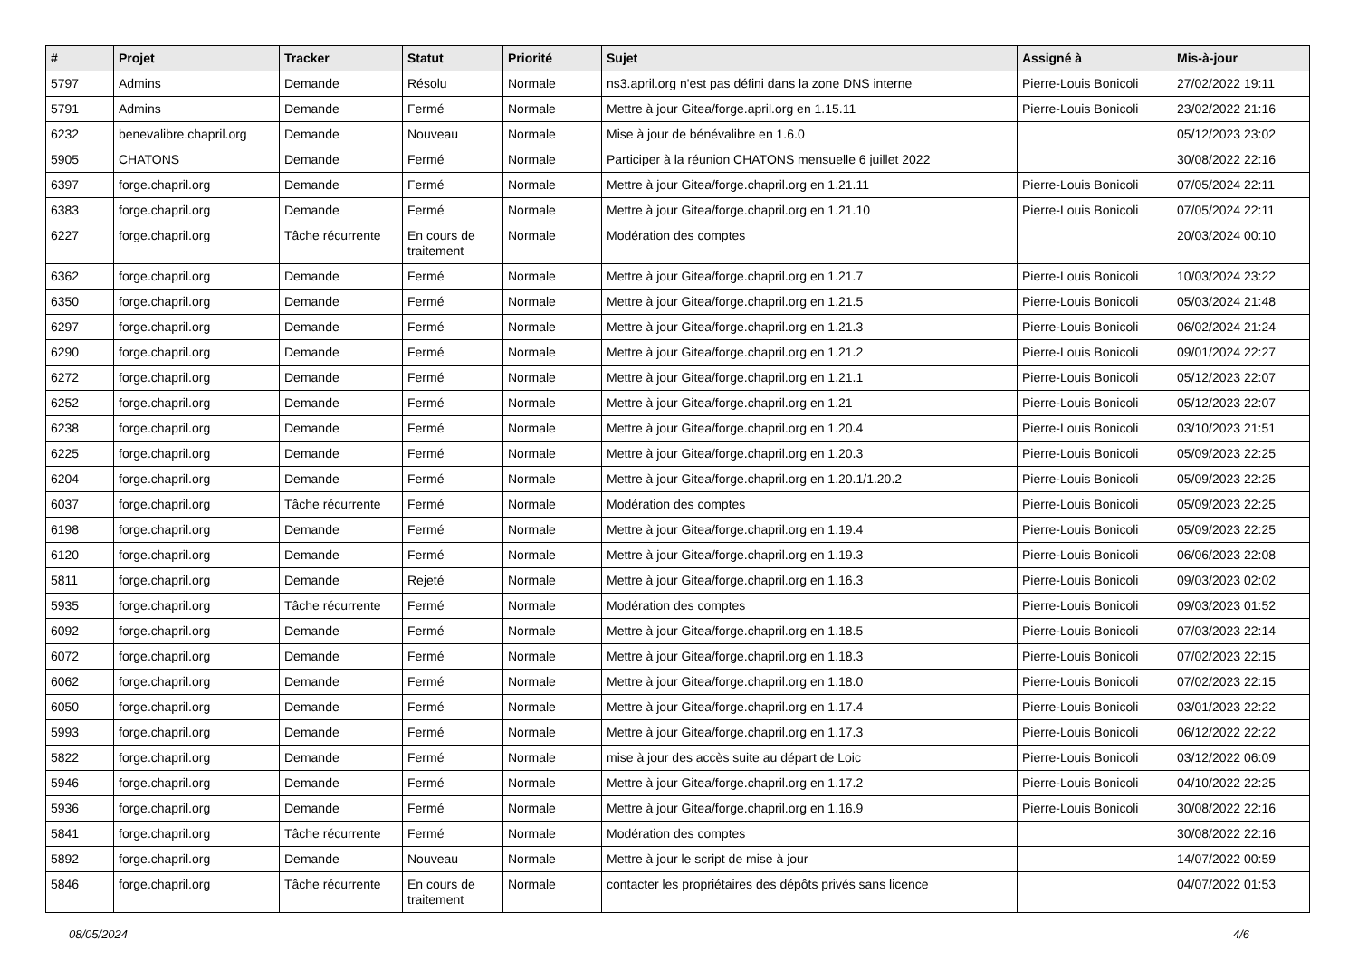| # | Projet | Tracker | Statut | Priorité | Sujet | Assigné à | Mis-à-jour |
| --- | --- | --- | --- | --- | --- | --- | --- |
| 5797 | Admins | Demande | Résolu | Normale | ns3.april.org n'est pas défini dans la zone DNS interne | Pierre-Louis Bonicoli | 27/02/2022 19:11 |
| 5791 | Admins | Demande | Fermé | Normale | Mettre à jour Gitea/forge.april.org en 1.15.11 | Pierre-Louis Bonicoli | 23/02/2022 21:16 |
| 6232 | benevalibre.chapril.org | Demande | Nouveau | Normale | Mise à jour de bénévalibre en 1.6.0 | | 05/12/2023 23:02 |
| 5905 | CHATONS | Demande | Fermé | Normale | Participer à la réunion CHATONS mensuelle 6 juillet 2022 | | 30/08/2022 22:16 |
| 6397 | forge.chapril.org | Demande | Fermé | Normale | Mettre à jour Gitea/forge.chapril.org en 1.21.11 | Pierre-Louis Bonicoli | 07/05/2024 22:11 |
| 6383 | forge.chapril.org | Demande | Fermé | Normale | Mettre à jour Gitea/forge.chapril.org en 1.21.10 | Pierre-Louis Bonicoli | 07/05/2024 22:11 |
| 6227 | forge.chapril.org | Tâche récurrente | En cours de traitement | Normale | Modération des comptes | | 20/03/2024 00:10 |
| 6362 | forge.chapril.org | Demande | Fermé | Normale | Mettre à jour Gitea/forge.chapril.org en 1.21.7 | Pierre-Louis Bonicoli | 10/03/2024 23:22 |
| 6350 | forge.chapril.org | Demande | Fermé | Normale | Mettre à jour Gitea/forge.chapril.org en 1.21.5 | Pierre-Louis Bonicoli | 05/03/2024 21:48 |
| 6297 | forge.chapril.org | Demande | Fermé | Normale | Mettre à jour Gitea/forge.chapril.org en 1.21.3 | Pierre-Louis Bonicoli | 06/02/2024 21:24 |
| 6290 | forge.chapril.org | Demande | Fermé | Normale | Mettre à jour Gitea/forge.chapril.org en 1.21.2 | Pierre-Louis Bonicoli | 09/01/2024 22:27 |
| 6272 | forge.chapril.org | Demande | Fermé | Normale | Mettre à jour Gitea/forge.chapril.org en 1.21.1 | Pierre-Louis Bonicoli | 05/12/2023 22:07 |
| 6252 | forge.chapril.org | Demande | Fermé | Normale | Mettre à jour Gitea/forge.chapril.org en 1.21 | Pierre-Louis Bonicoli | 05/12/2023 22:07 |
| 6238 | forge.chapril.org | Demande | Fermé | Normale | Mettre à jour Gitea/forge.chapril.org en 1.20.4 | Pierre-Louis Bonicoli | 03/10/2023 21:51 |
| 6225 | forge.chapril.org | Demande | Fermé | Normale | Mettre à jour Gitea/forge.chapril.org en 1.20.3 | Pierre-Louis Bonicoli | 05/09/2023 22:25 |
| 6204 | forge.chapril.org | Demande | Fermé | Normale | Mettre à jour Gitea/forge.chapril.org en 1.20.1/1.20.2 | Pierre-Louis Bonicoli | 05/09/2023 22:25 |
| 6037 | forge.chapril.org | Tâche récurrente | Fermé | Normale | Modération des comptes | Pierre-Louis Bonicoli | 05/09/2023 22:25 |
| 6198 | forge.chapril.org | Demande | Fermé | Normale | Mettre à jour Gitea/forge.chapril.org en 1.19.4 | Pierre-Louis Bonicoli | 05/09/2023 22:25 |
| 6120 | forge.chapril.org | Demande | Fermé | Normale | Mettre à jour Gitea/forge.chapril.org en 1.19.3 | Pierre-Louis Bonicoli | 06/06/2023 22:08 |
| 5811 | forge.chapril.org | Demande | Rejeté | Normale | Mettre à jour Gitea/forge.chapril.org en 1.16.3 | Pierre-Louis Bonicoli | 09/03/2023 02:02 |
| 5935 | forge.chapril.org | Tâche récurrente | Fermé | Normale | Modération des comptes | Pierre-Louis Bonicoli | 09/03/2023 01:52 |
| 6092 | forge.chapril.org | Demande | Fermé | Normale | Mettre à jour Gitea/forge.chapril.org en 1.18.5 | Pierre-Louis Bonicoli | 07/03/2023 22:14 |
| 6072 | forge.chapril.org | Demande | Fermé | Normale | Mettre à jour Gitea/forge.chapril.org en 1.18.3 | Pierre-Louis Bonicoli | 07/02/2023 22:15 |
| 6062 | forge.chapril.org | Demande | Fermé | Normale | Mettre à jour Gitea/forge.chapril.org en 1.18.0 | Pierre-Louis Bonicoli | 07/02/2023 22:15 |
| 6050 | forge.chapril.org | Demande | Fermé | Normale | Mettre à jour Gitea/forge.chapril.org en 1.17.4 | Pierre-Louis Bonicoli | 03/01/2023 22:22 |
| 5993 | forge.chapril.org | Demande | Fermé | Normale | Mettre à jour Gitea/forge.chapril.org en 1.17.3 | Pierre-Louis Bonicoli | 06/12/2022 22:22 |
| 5822 | forge.chapril.org | Demande | Fermé | Normale | mise à jour des accès suite au départ de Loic | Pierre-Louis Bonicoli | 03/12/2022 06:09 |
| 5946 | forge.chapril.org | Demande | Fermé | Normale | Mettre à jour Gitea/forge.chapril.org en 1.17.2 | Pierre-Louis Bonicoli | 04/10/2022 22:25 |
| 5936 | forge.chapril.org | Demande | Fermé | Normale | Mettre à jour Gitea/forge.chapril.org en 1.16.9 | Pierre-Louis Bonicoli | 30/08/2022 22:16 |
| 5841 | forge.chapril.org | Tâche récurrente | Fermé | Normale | Modération des comptes | | 30/08/2022 22:16 |
| 5892 | forge.chapril.org | Demande | Nouveau | Normale | Mettre à jour le script de mise à jour | | 14/07/2022 00:59 |
| 5846 | forge.chapril.org | Tâche récurrente | En cours de traitement | Normale | contacter les propriétaires des dépôts privés sans licence | | 04/07/2022 01:53 |
08/05/2024 4/6